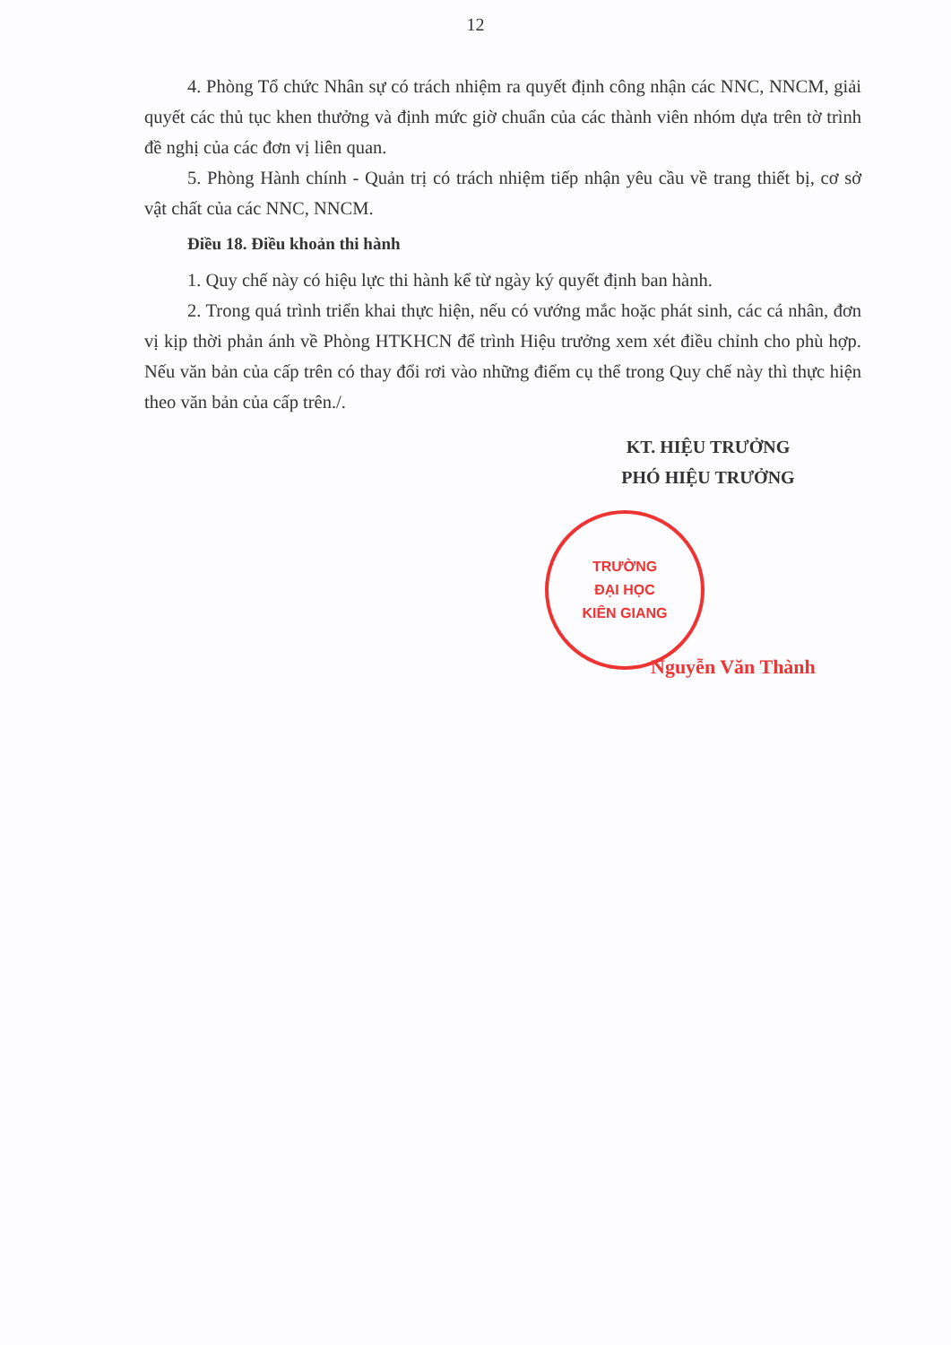12
4. Phòng Tổ chức Nhân sự có trách nhiệm ra quyết định công nhận các NNC, NNCM, giải quyết các thủ tục khen thưởng và định mức giờ chuẩn của các thành viên nhóm dựa trên tờ trình đề nghị của các đơn vị liên quan.
5. Phòng Hành chính - Quản trị có trách nhiệm tiếp nhận yêu cầu về trang thiết bị, cơ sở vật chất của các NNC, NNCM.
Điều 18. Điều khoản thi hành
1. Quy chế này có hiệu lực thi hành kể từ ngày ký quyết định ban hành.
2. Trong quá trình triển khai thực hiện, nếu có vướng mắc hoặc phát sinh, các cá nhân, đơn vị kịp thời phản ánh về Phòng HTKHCN để trình Hiệu trưởng xem xét điều chỉnh cho phù hợp. Nếu văn bản của cấp trên có thay đổi rơi vào những điểm cụ thể trong Quy chế này thì thực hiện theo văn bản của cấp trên./.
KT. HIỆU TRƯỞNG
PHÓ HIỆU TRƯỞNG
TRƯỜNG
ĐẠI HỌC
KIÊN GIANG
Nguyễn Văn Thành